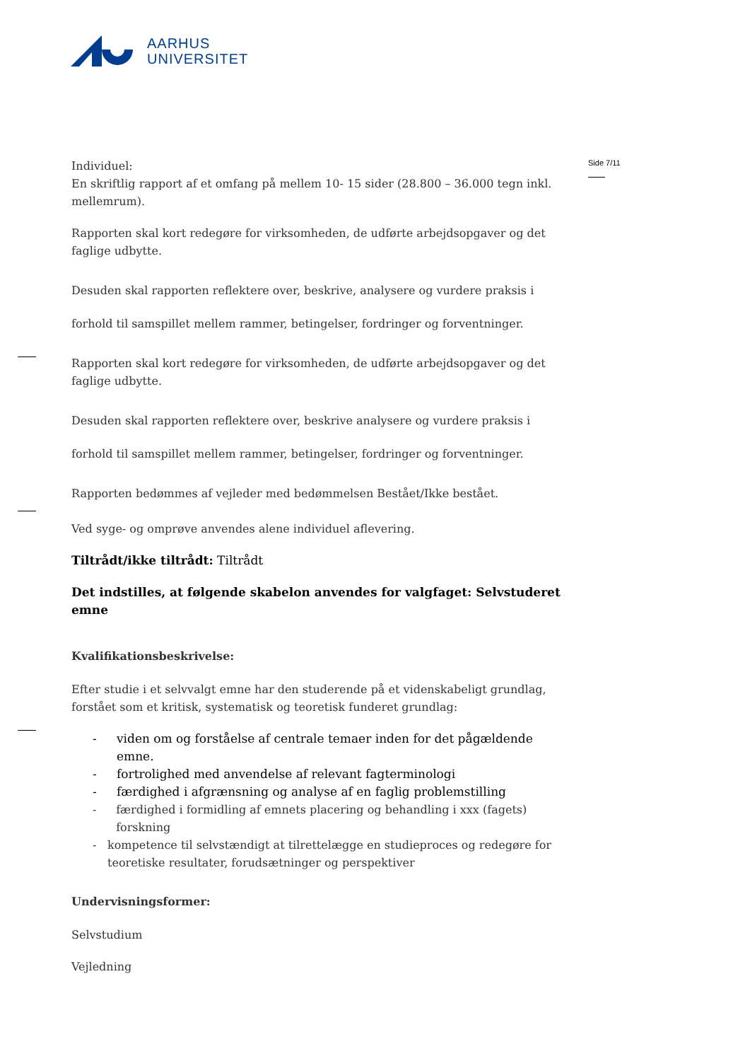AARHUS
UNIVERSITET
Side 7/11
Individuel:
En skriftlig rapport af et omfang på mellem 10- 15 sider (28.800 – 36.000 tegn inkl. mellemrum).
Rapporten skal kort redegøre for virksomheden, de udførte arbejdsopgaver og det faglige udbytte.
Desuden skal rapporten reflektere over, beskrive, analysere og vurdere praksis i forhold til samspillet mellem rammer, betingelser, fordringer og forventninger.
Rapporten skal kort redegøre for virksomheden, de udførte arbejdsopgaver og det faglige udbytte.
Desuden skal rapporten reflektere over, beskrive analysere og vurdere praksis i forhold til samspillet mellem rammer, betingelser, fordringer og forventninger.
Rapporten bedømmes af vejleder med bedømmelsen Bestået/Ikke bestået.
Ved syge- og omprøve anvendes alene individuel aflevering.
Tiltrådt/ikke tiltrådt: Tiltrådt
Det indstilles, at følgende skabelon anvendes for valgfaget: Selvstuderet emne
Kvalifikationsbeskrivelse:
Efter studie i et selvvalgt emne har den studerende på et videnskabeligt grundlag, forstået som et kritisk, systematisk og teoretisk funderet grundlag:
- viden om og forståelse af centrale temaer inden for det pågældende emne.
- fortrolighed med anvendelse af relevant fagterminologi
- færdighed i afgrænsning og analyse af en faglig problemstilling
- færdighed i formidling af emnets placering og behandling i xxx (fagets) forskning
- kompetence til selvstændigt at tilrettelægge en studieproces og redegøre for teoretiske resultater, forudsætninger og perspektiver
Undervisningsformer:
Selvstudium
Vejledning